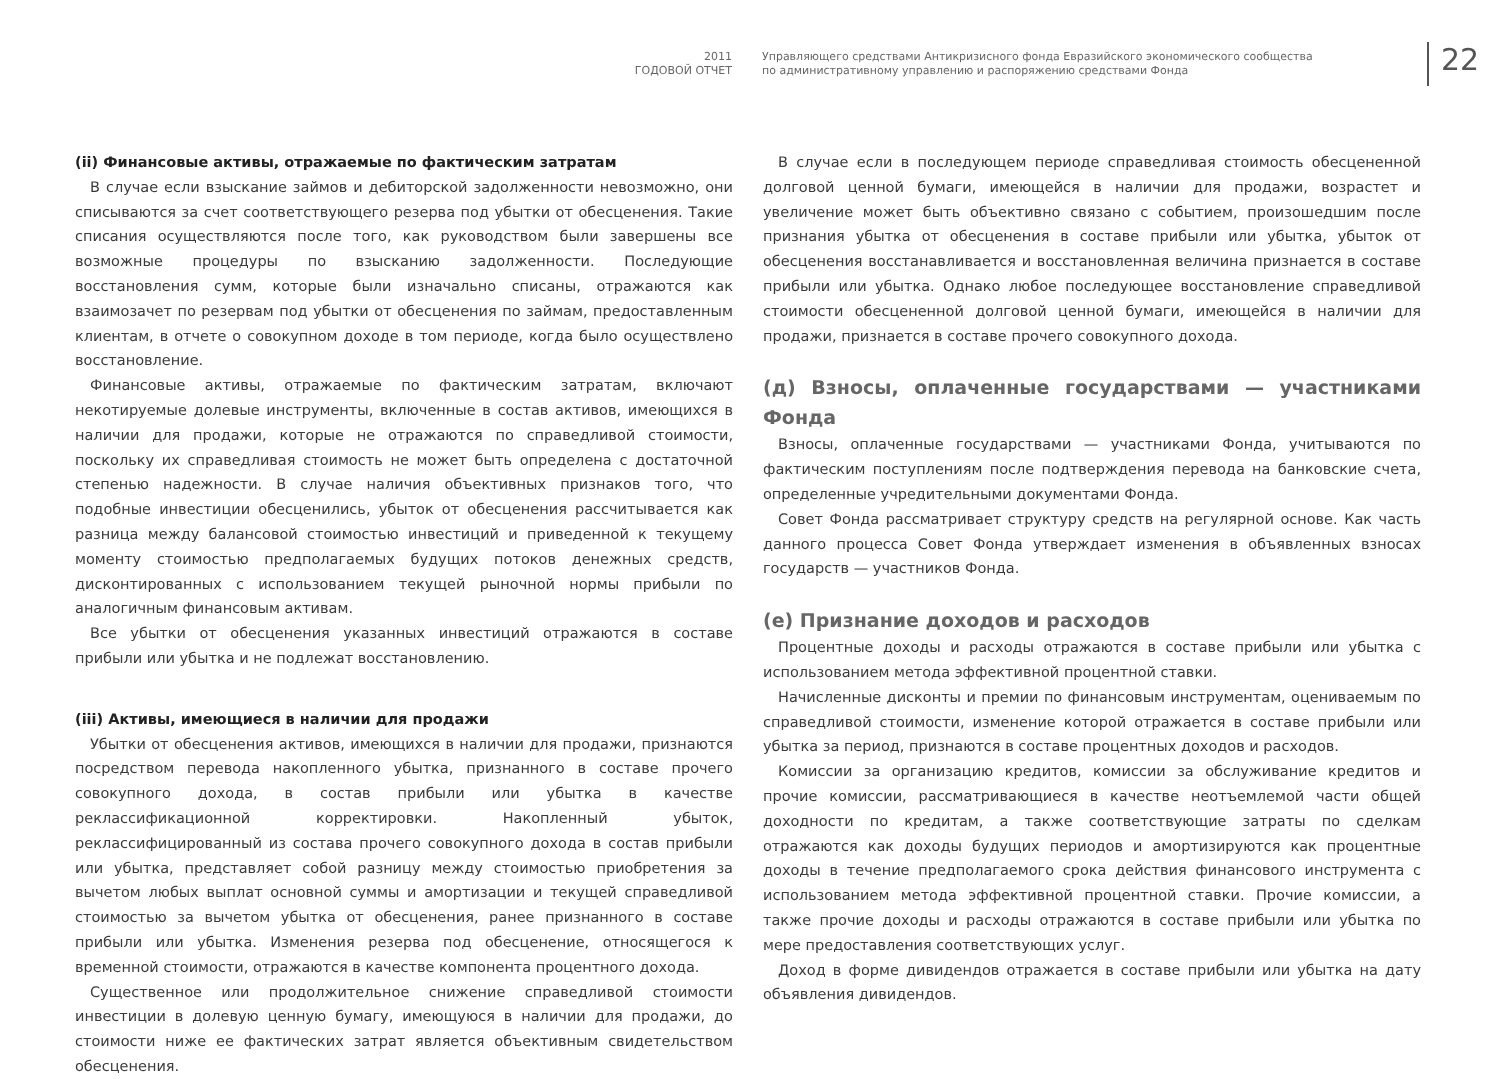2011
ГОДОВОЙ ОТЧЕТ
Управляющего средствами Антикризисного фонда Евразийского экономического сообщества
по административному управлению и распоряжению средствами Фонда
22
(ii) Финансовые активы, отражаемые по фактическим затратам
В случае если взыскание займов и дебиторской задолженности невозможно, они списываются за счет соответствующего резерва под убытки от обесценения. Такие списания осуществляются после того, как руководством были завершены все возможные процедуры по взысканию задолженности. Последующие восстановления сумм, которые были изначально списаны, отражаются как взаимозачет по резервам под убытки от обесценения по займам, предоставленным клиентам, в отчете о совокупном доходе в том периоде, когда было осуществлено восстановление.
Финансовые активы, отражаемые по фактическим затратам, включают некотируемые долевые инструменты, включенные в состав активов, имеющихся в наличии для продажи, которые не отражаются по справедливой стоимости, поскольку их справедливая стоимость не может быть определена с достаточной степенью надежности. В случае наличия объективных признаков того, что подобные инвестиции обесценились, убыток от обесценения рассчитывается как разница между балансовой стоимостью инвестиций и приведенной к текущему моменту стоимостью предполагаемых будущих потоков денежных средств, дисконтированных с использованием текущей рыночной нормы прибыли по аналогичным финансовым активам.
Все убытки от обесценения указанных инвестиций отражаются в составе прибыли или убытка и не подлежат восстановлению.
(iii) Активы, имеющиеся в наличии для продажи
Убытки от обесценения активов, имеющихся в наличии для продажи, признаются посредством перевода накопленного убытка, признанного в составе прочего совокупного дохода, в состав прибыли или убытка в качестве реклассификационной корректировки. Накопленный убыток, реклассифицированный из состава прочего совокупного дохода в состав прибыли или убытка, представляет собой разницу между стоимостью приобретения за вычетом любых выплат основной суммы и амортизации и текущей справедливой стоимостью за вычетом убытка от обесценения, ранее признанного в составе прибыли или убытка. Изменения резерва под обесценение, относящегося к временной стоимости, отражаются в качестве компонента процентного дохода.
Существенное или продолжительное снижение справедливой стоимости инвестиции в долевую ценную бумагу, имеющуюся в наличии для продажи, до стоимости ниже ее фактических затрат является объективным свидетельством обесценения.
В случае если в последующем периоде справедливая стоимость обесцененной долговой ценной бумаги, имеющейся в наличии для продажи, возрастет и увеличение может быть объективно связано с событием, произошедшим после признания убытка от обесценения в составе прибыли или убытка, убыток от обесценения восстанавливается и восстановленная величина признается в составе прибыли или убытка. Однако любое последующее восстановление справедливой стоимости обесцененной долговой ценной бумаги, имеющейся в наличии для продажи, признается в составе прочего совокупного дохода.
(д) Взносы, оплаченные государствами — участниками Фонда
Взносы, оплаченные государствами — участниками Фонда, учитываются по фактическим поступлениям после подтверждения перевода на банковские счета, определенные учредительными документами Фонда.
Совет Фонда рассматривает структуру средств на регулярной основе. Как часть данного процесса Совет Фонда утверждает изменения в объявленных взносах государств — участников Фонда.
(е) Признание доходов и расходов
Процентные доходы и расходы отражаются в составе прибыли или убытка с использованием метода эффективной процентной ставки.
Начисленные дисконты и премии по финансовым инструментам, оцениваемым по справедливой стоимости, изменение которой отражается в составе прибыли или убытка за период, признаются в составе процентных доходов и расходов.
Комиссии за организацию кредитов, комиссии за обслуживание кредитов и прочие комиссии, рассматривающиеся в качестве неотъемлемой части общей доходности по кредитам, а также соответствующие затраты по сделкам отражаются как доходы будущих периодов и амортизируются как процентные доходы в течение предполагаемого срока действия финансового инструмента с использованием метода эффективной процентной ставки. Прочие комиссии, а также прочие доходы и расходы отражаются в составе прибыли или убытка по мере предоставления соответствующих услуг.
Доход в форме дивидендов отражается в составе прибыли или убытка на дату объявления дивидендов.